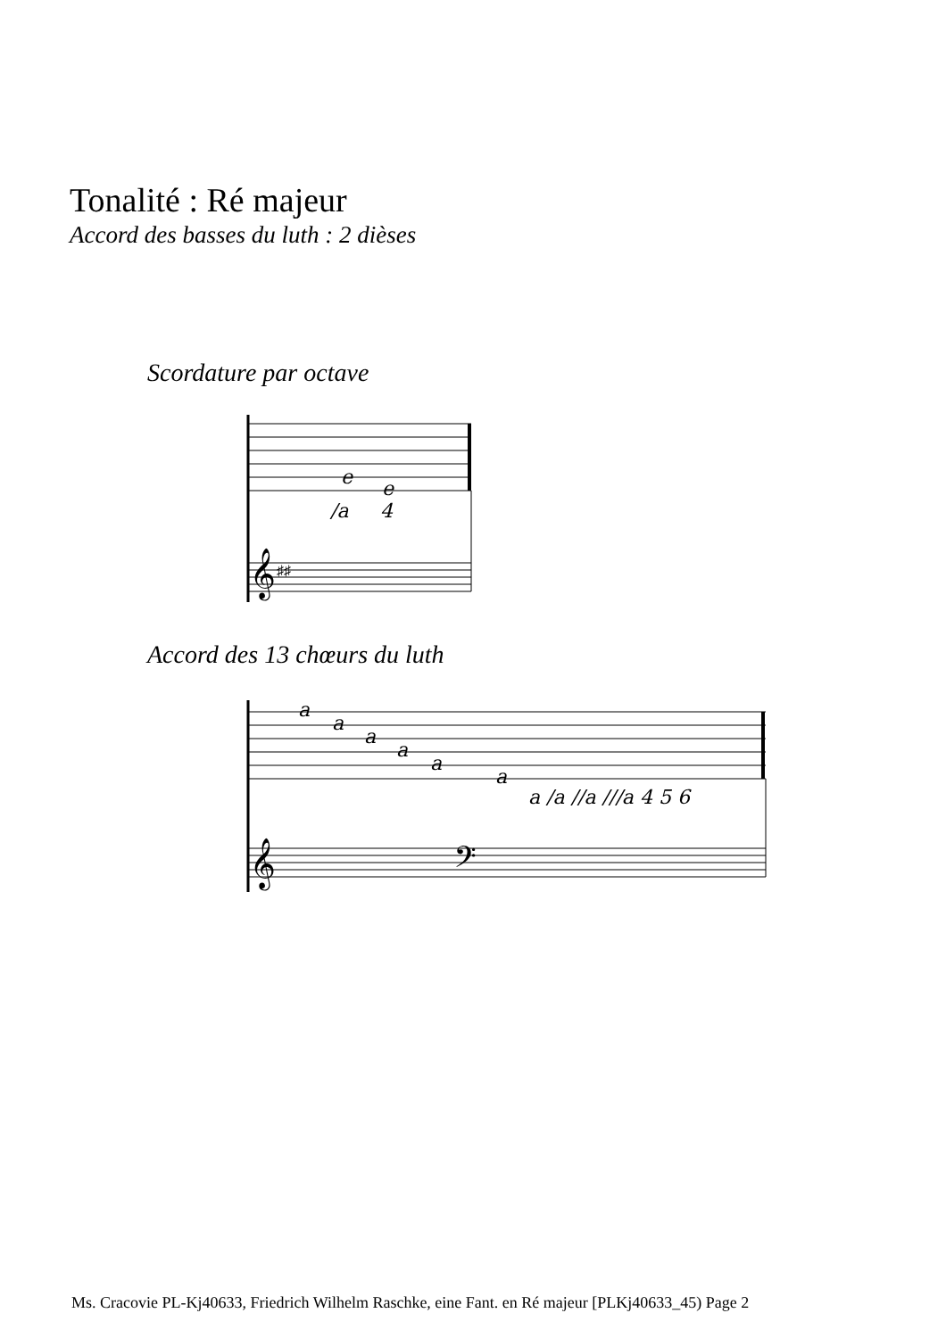Tonalité : Ré majeur
Accord des basses du luth : 2 dièses
Scordature par octave
e
e
/a
4
𝄞
♯♯
Accord des 13 chœurs du luth
a
a
a
a
a
a
a /a //a ///a 4 5 6
𝄞
𝄢
Ms. Cracovie PL-Kj40633, Friedrich Wilhelm Raschke, eine Fant. en Ré majeur [PLKj40633_45) Page 2